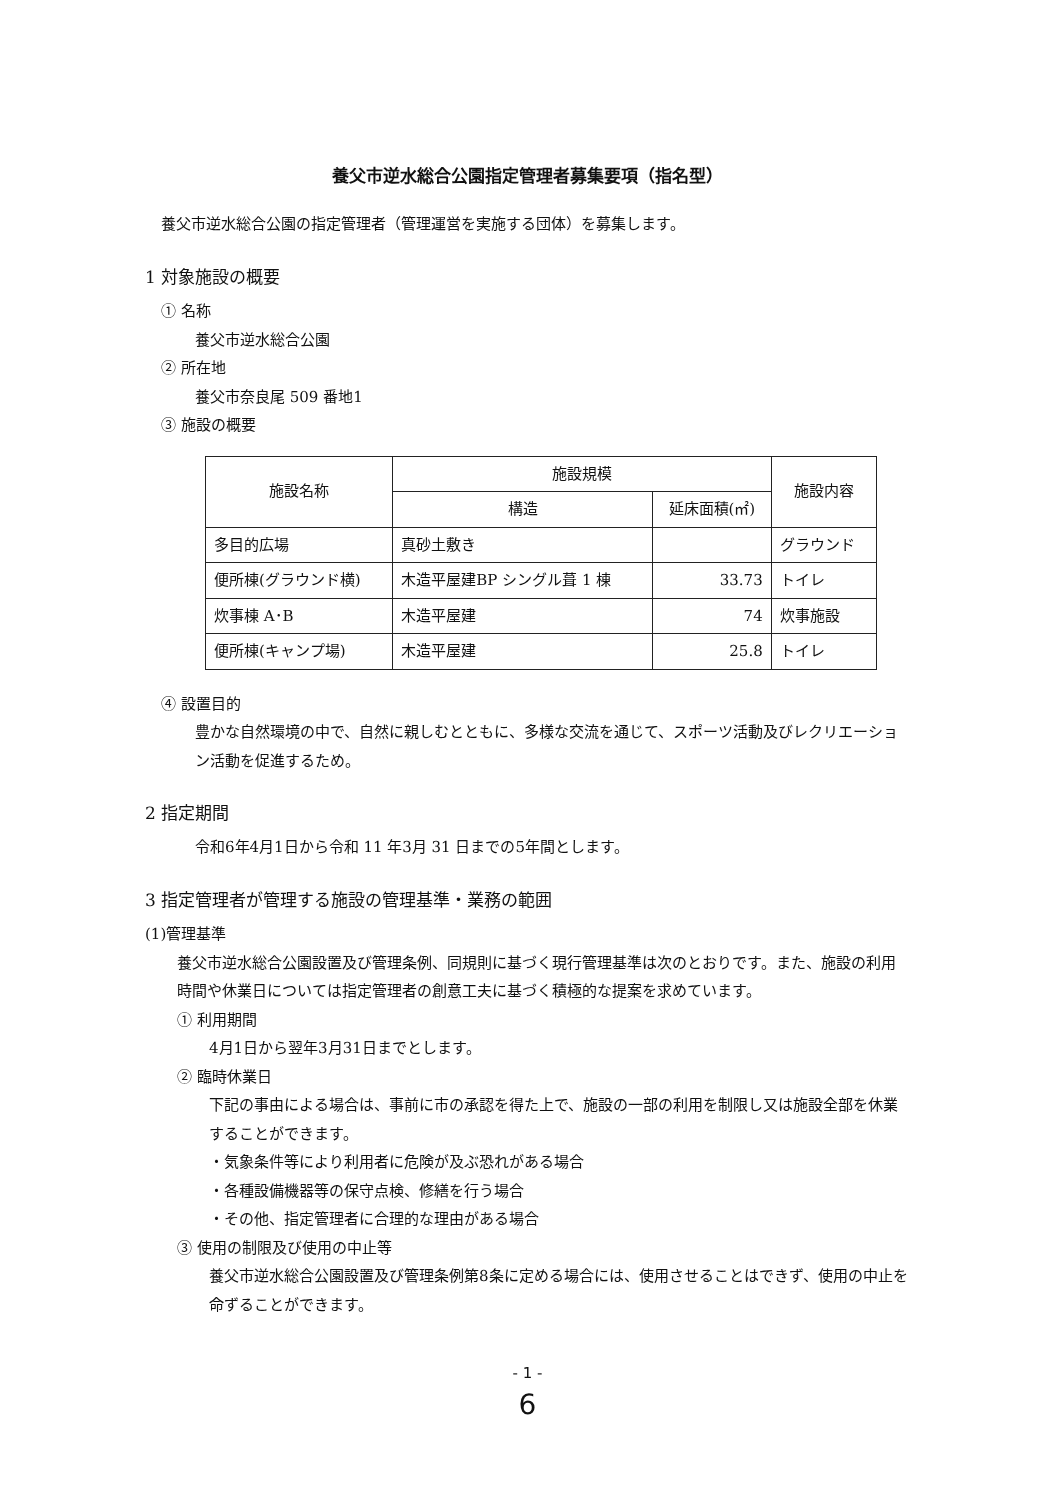養父市逆水総合公園指定管理者募集要項（指名型）
養父市逆水総合公園の指定管理者（管理運営を実施する団体）を募集します。
1 対象施設の概要
① 名称
養父市逆水総合公園
② 所在地
養父市奈良尾 509 番地1
③ 施設の概要
| 施設名称 | 施設規模 | | 施設内容 |
| --- | --- | --- | --- |
| | 構造 | 延床面積(㎡) | |
| 多目的広場 | 真砂土敷き | | グラウンド |
| 便所棟(グラウンド横) | 木造平屋建BP シングル葺 1 棟 | 33.73 | トイレ |
| 炊事棟 A･B | 木造平屋建 | 74 | 炊事施設 |
| 便所棟(キャンプ場) | 木造平屋建 | 25.8 | トイレ |
④ 設置目的
豊かな自然環境の中で、自然に親しむとともに、多様な交流を通じて、スポーツ活動及びレクリエーション活動を促進するため。
2 指定期間
令和6年4月1日から令和 11 年3月 31 日までの5年間とします。
3 指定管理者が管理する施設の管理基準・業務の範囲
(1)管理基準
養父市逆水総合公園設置及び管理条例、同規則に基づく現行管理基準は次のとおりです。また、施設の利用時間や休業日については指定管理者の創意工夫に基づく積極的な提案を求めています。
① 利用期間
4月1日から翌年3月31日までとします。
② 臨時休業日
下記の事由による場合は、事前に市の承認を得た上で、施設の一部の利用を制限し又は施設全部を休業することができます。
・気象条件等により利用者に危険が及ぶ恐れがある場合
・各種設備機器等の保守点検、修繕を行う場合
・その他、指定管理者に合理的な理由がある場合
③ 使用の制限及び使用の中止等
養父市逆水総合公園設置及び管理条例第8条に定める場合には、使用させることはできず、使用の中止を命ずることができます。
- 1 -
6